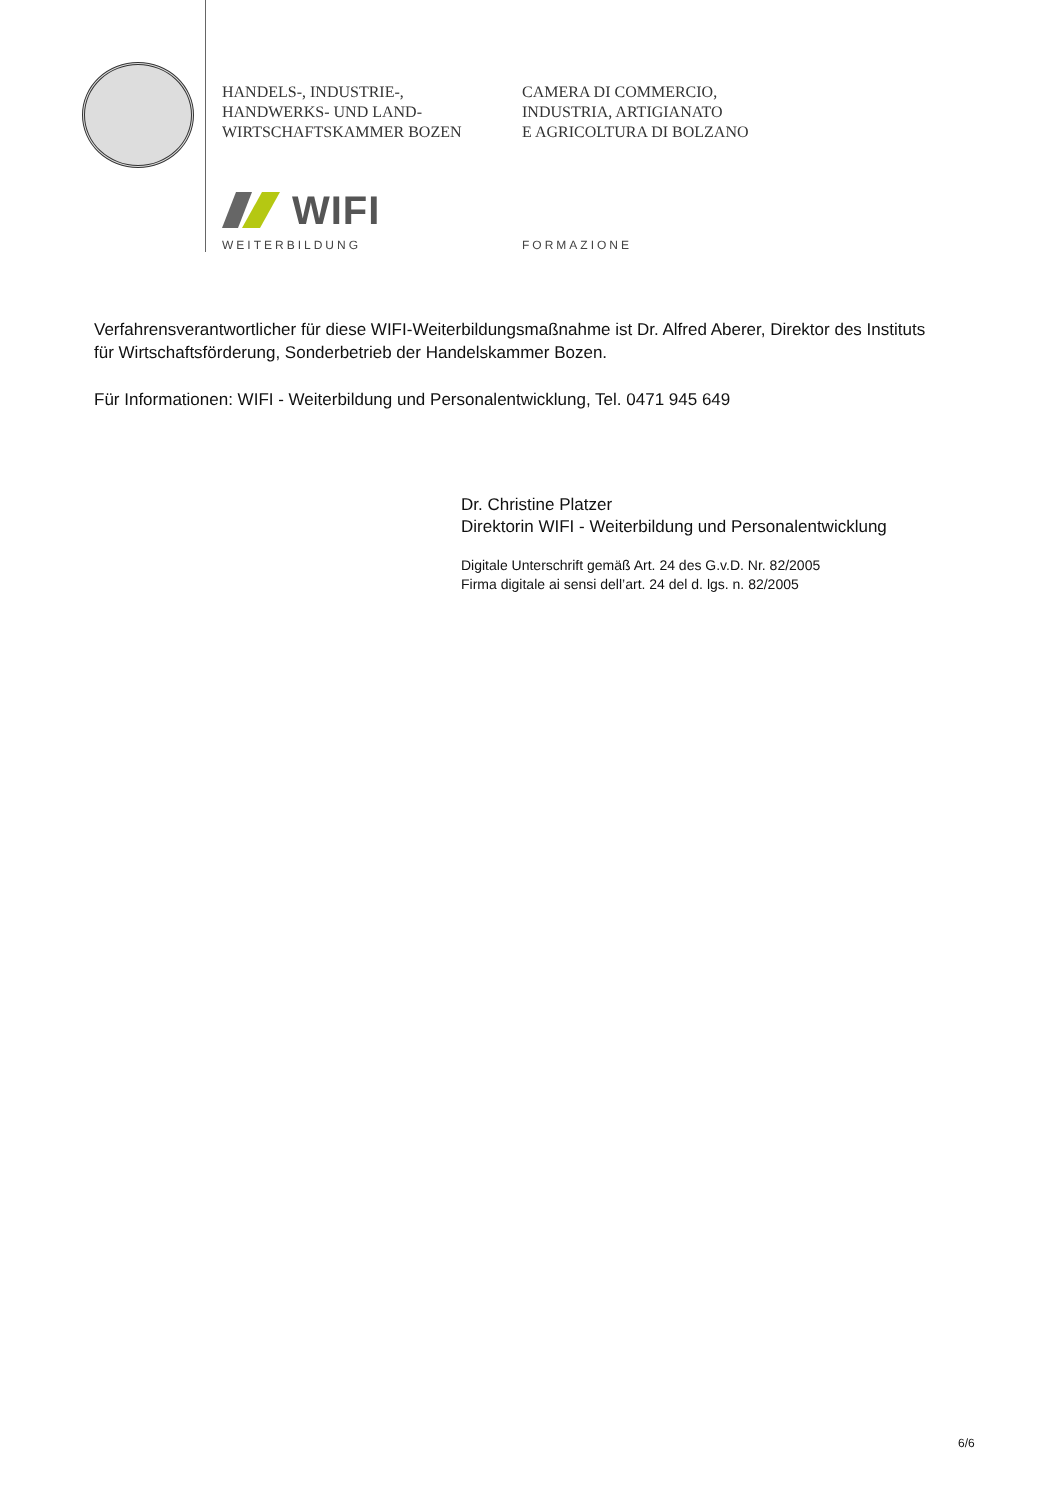HANDELS-, INDUSTRIE-,
HANDWERKS- UND LAND-
WIRTSCHAFTSKAMMER BOZEN
CAMERA DI COMMERCIO,
INDUSTRIA, ARTIGIANATO
E AGRICOLTURA DI BOLZANO
WIFI
WEITERBILDUNG FORMAZIONE
Verfahrensverantwortlicher für diese WIFI-Weiterbildungsmaßnahme ist Dr. Alfred Aberer, Direktor des Instituts für Wirtschaftsförderung, Sonderbetrieb der Handelskammer Bozen.
Für Informationen: WIFI - Weiterbildung und Personalentwicklung, Tel. 0471 945 649
Dr. Christine Platzer
Direktorin WIFI - Weiterbildung und Personalentwicklung
Digitale Unterschrift gemäß Art. 24 des G.v.D. Nr. 82/2005
Firma digitale ai sensi dell’art. 24 del d. lgs. n. 82/2005
6/6